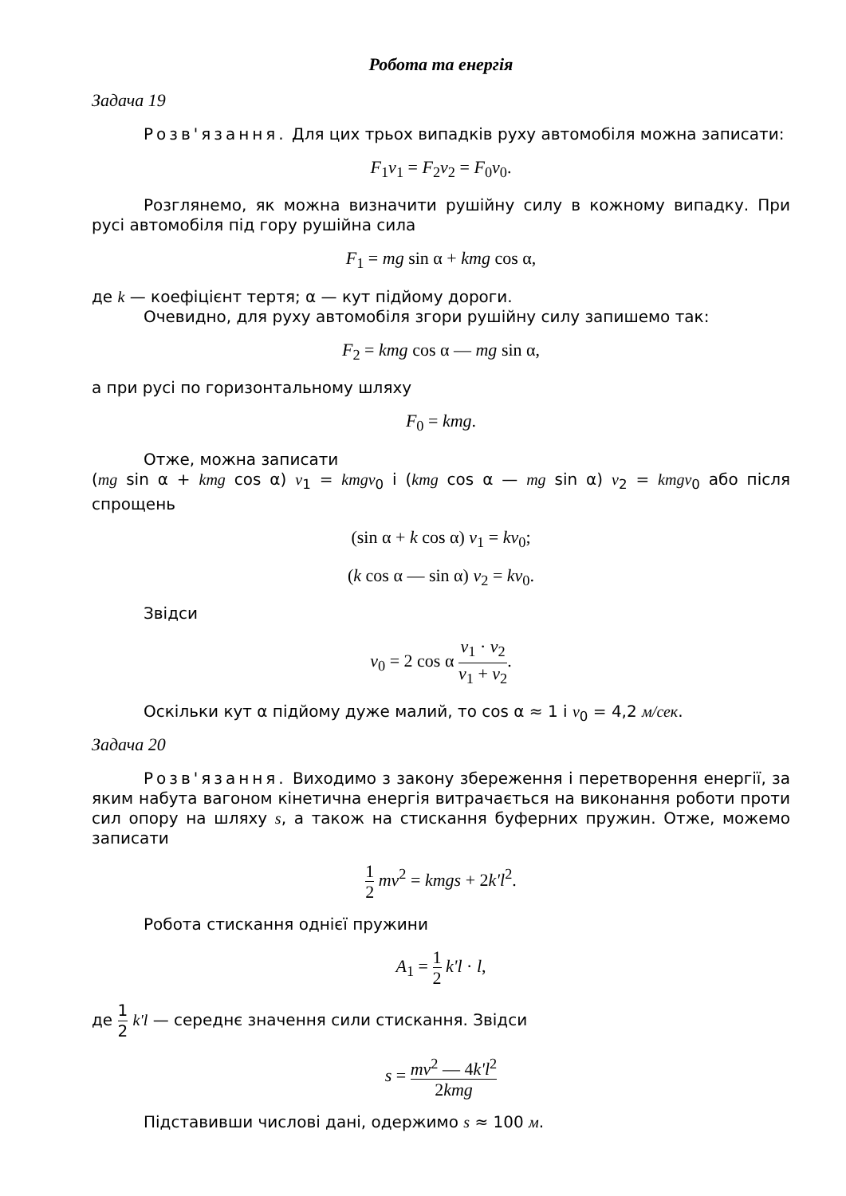Робота та енергія
Задача 19
Розв'язання. Для цих трьох випадків руху автомобіля можна записати:
F<sub>1</sub>v<sub>1</sub> = F<sub>2</sub>v<sub>2</sub> = F<sub>0</sub>v<sub>0</sub>.
Розглянемо, як можна визначити рушійну силу в кожному випадку. При русі автомобіля під гору рушійна сила
F<sub>1</sub> = mg sin α + kmg cos α,
де k — коефіцієнт тертя; α — кут підйому дороги.
Очевидно, для руху автомобіля згори рушійну силу запишемо так:
F<sub>2</sub> = kmg cos α — mg sin α,
а при русі по горизонтальному шляху
F<sub>0</sub> = kmg.
Отже, можна записати
(mg sin α + kmg cos α) v<sub>1</sub> = kmgv<sub>0</sub> і (kmg cos α — mg sin α) v<sub>2</sub> = kmgv<sub>0</sub> або після спрощень
(sin α + k cos α) v<sub>1</sub> = kv<sub>0</sub>;
(k cos α — sin α) v<sub>2</sub> = kv<sub>0</sub>.
Звідси
v<sub>0</sub> = 2 cos α v<sub>1</sub> · v<sub>2</sub> v<sub>1</sub> + v<sub>2</sub>.
Оскільки кут α підйому дуже малий, то cos α ≈ 1 і v<sub>0</sub> = 4,2 м/сек.
Задача 20
Розв'язання. Виходимо з закону збереження і перетворення енергії, за яким набута вагоном кінетична енергія витрачається на виконання роботи проти сил опору на шляху s, а також на стискання буферних пружин. Отже, можемо записати
1 2 mv<sup>2</sup> = kmgs + 2k'l<sup>2</sup>.
Робота стискання однієї пружини
A<sub>1</sub> = 1 2 k'l · l,
де 1 2 k'l — середнє значення сили стискання. Звідси
s = mv<sup>2</sup> — 4k'l<sup>2</sup> 2kmg
Підставивши числові дані, одержимо s ≈ 100 м.